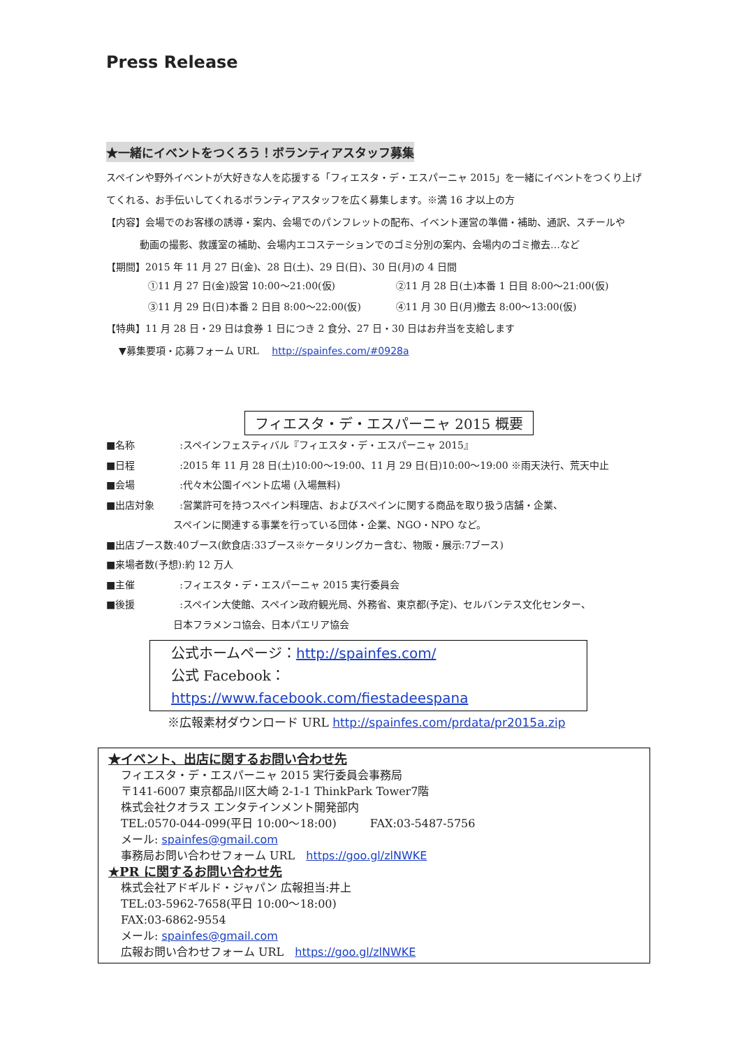Press Release
★一緒にイベントをつくろう！ボランティアスタッフ募集
スペインや野外イベントが大好きな人を応援する「フィエスタ・デ・エスパーニャ 2015」を一緒にイベントをつくり上げてくれる、お手伝いしてくれるボランティアスタッフを広く募集します。※満 16 才以上の方
【内容】会場でのお客様の誘導・案内、会場でのパンフレットの配布、イベント運営の準備・補助、通訳、スチールや
動画の撮影、救護室の補助、会場内エコステーションでのゴミ分別の案内、会場内のゴミ撤去…など
【期間】2015 年 11 月 27 日(金)、28 日(土)、29 日(日)、30 日(月)の 4 日間
①11 月 27 日(金)設営 10:00～21:00(仮) ②11 月 28 日(土)本番 1 日目 8:00～21:00(仮)
③11 月 29 日(日)本番 2 日目 8:00～22:00(仮) ④11 月 30 日(月)撤去 8:00～13:00(仮)
【特典】11 月 28 日・29 日は食券 1 日につき 2 食分、27 日・30 日はお弁当を支給します
▼募集要項・応募フォーム URL　 http://spainfes.com/#0928a
フィエスタ・デ・エスパーニャ 2015 概要
■ 名称:スペインフェスティバル『フィエスタ・デ・エスパーニャ 2015』
■ 日程:2015 年 11 月 28 日(土)10:00～19:00、11 月 29 日(日)10:00～19:00 ※雨天決行、荒天中止
■ 会場:代々木公園イベント広場 (入場無料)
■ 出店対象:営業許可を持つスペイン料理店、およびスペインに関する商品を取り扱う店舗・企業、
スペインに関連する事業を行っている団体・企業、NGO・NPO など。
■出店ブース数:40ブース(飲食店:33ブース※ケータリングカー含む、物販・展示:7ブース)
■来場者数(予想):約 12 万人
■ 主催:フィエスタ・デ・エスパーニャ 2015 実行委員会
■ 後援:スペイン大使館、スペイン政府観光局、外務省、東京都(予定)、セルバンテス文化センター、
日本フラメンコ協会、日本パエリア協会
公式ホームページ：http://spainfes.com/
公式 Facebook：https://www.facebook.com/fiestadeespana
※広報素材ダウンロード URL http://spainfes.com/prdata/pr2015a.zip
★イベント、出店に関するお問い合わせ先
フィエスタ・デ・エスパーニャ 2015 実行委員会事務局
〒141-6007 東京都品川区大崎 2-1-1 ThinkPark Tower7階
株式会社クオラス エンタテインメント開発部内
TEL:0570-044-099(平日 10:00～18:00)　　　FAX:03-5487-5756
メール: spainfes@gmail.com
事務局お問い合わせフォーム URL　https://goo.gl/zlNWKE
★PR に関するお問い合わせ先
株式会社アドギルド・ジャパン 広報担当:井上
TEL:03-5962-7658(平日 10:00～18:00)
FAX:03-6862-9554
メール: spainfes@gmail.com
広報お問い合わせフォーム URL　https://goo.gl/zlNWKE